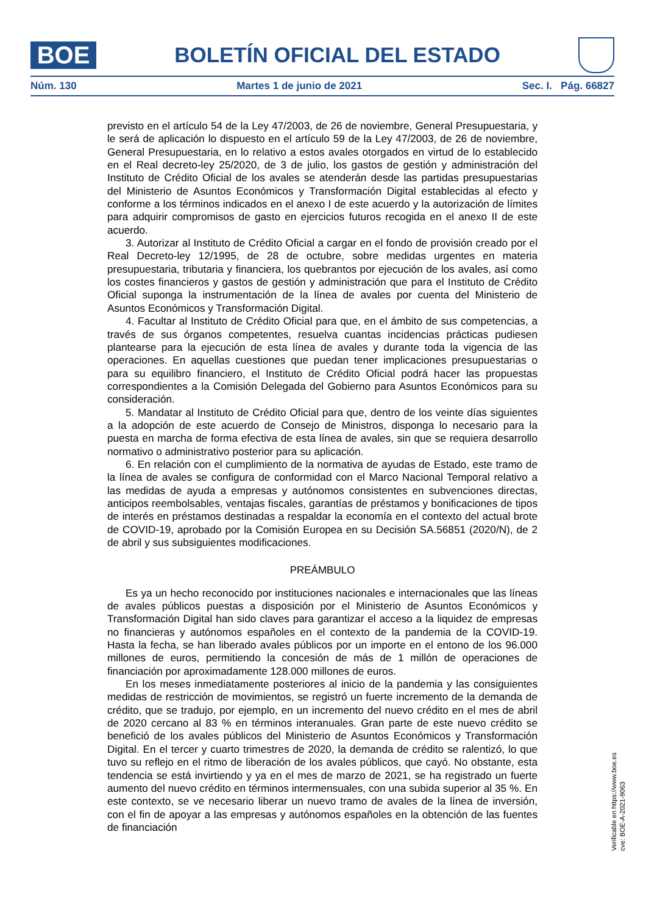BOE
BOLETÍN OFICIAL DEL ESTADO
Núm. 130 Martes 1 de junio de 2021 Sec. I. Pág. 66827
previsto en el artículo 54 de la Ley 47/2003, de 26 de noviembre, General Presupuestaria, y le será de aplicación lo dispuesto en el artículo 59 de la Ley 47/2003, de 26 de noviembre, General Presupuestaria, en lo relativo a estos avales otorgados en virtud de lo establecido en el Real decreto-ley 25/2020, de 3 de julio, los gastos de gestión y administración del Instituto de Crédito Oficial de los avales se atenderán desde las partidas presupuestarias del Ministerio de Asuntos Económicos y Transformación Digital establecidas al efecto y conforme a los términos indicados en el anexo I de este acuerdo y la autorización de límites para adquirir compromisos de gasto en ejercicios futuros recogida en el anexo II de este acuerdo.
3. Autorizar al Instituto de Crédito Oficial a cargar en el fondo de provisión creado por el Real Decreto-ley 12/1995, de 28 de octubre, sobre medidas urgentes en materia presupuestaria, tributaria y financiera, los quebrantos por ejecución de los avales, así como los costes financieros y gastos de gestión y administración que para el Instituto de Crédito Oficial suponga la instrumentación de la línea de avales por cuenta del Ministerio de Asuntos Económicos y Transformación Digital.
4. Facultar al Instituto de Crédito Oficial para que, en el ámbito de sus competencias, a través de sus órganos competentes, resuelva cuantas incidencias prácticas pudiesen plantearse para la ejecución de esta línea de avales y durante toda la vigencia de las operaciones. En aquellas cuestiones que puedan tener implicaciones presupuestarias o para su equilibro financiero, el Instituto de Crédito Oficial podrá hacer las propuestas correspondientes a la Comisión Delegada del Gobierno para Asuntos Económicos para su consideración.
5. Mandatar al Instituto de Crédito Oficial para que, dentro de los veinte días siguientes a la adopción de este acuerdo de Consejo de Ministros, disponga lo necesario para la puesta en marcha de forma efectiva de esta línea de avales, sin que se requiera desarrollo normativo o administrativo posterior para su aplicación.
6. En relación con el cumplimiento de la normativa de ayudas de Estado, este tramo de la línea de avales se configura de conformidad con el Marco Nacional Temporal relativo a las medidas de ayuda a empresas y autónomos consistentes en subvenciones directas, anticipos reembolsables, ventajas fiscales, garantías de préstamos y bonificaciones de tipos de interés en préstamos destinadas a respaldar la economía en el contexto del actual brote de COVID-19, aprobado por la Comisión Europea en su Decisión SA.56851 (2020/N), de 2 de abril y sus subsiguientes modificaciones.
PREÁMBULO
Es ya un hecho reconocido por instituciones nacionales e internacionales que las líneas de avales públicos puestas a disposición por el Ministerio de Asuntos Económicos y Transformación Digital han sido claves para garantizar el acceso a la liquidez de empresas no financieras y autónomos españoles en el contexto de la pandemia de la COVID-19. Hasta la fecha, se han liberado avales públicos por un importe en el entono de los 96.000 millones de euros, permitiendo la concesión de más de 1 millón de operaciones de financiación por aproximadamente 128.000 millones de euros.
En los meses inmediatamente posteriores al inicio de la pandemia y las consiguientes medidas de restricción de movimientos, se registró un fuerte incremento de la demanda de crédito, que se tradujo, por ejemplo, en un incremento del nuevo crédito en el mes de abril de 2020 cercano al 83 % en términos interanuales. Gran parte de este nuevo crédito se benefició de los avales públicos del Ministerio de Asuntos Económicos y Transformación Digital. En el tercer y cuarto trimestres de 2020, la demanda de crédito se ralentizó, lo que tuvo su reflejo en el ritmo de liberación de los avales públicos, que cayó. No obstante, esta tendencia se está invirtiendo y ya en el mes de marzo de 2021, se ha registrado un fuerte aumento del nuevo crédito en términos intermensuales, con una subida superior al 35 %. En este contexto, se ve necesario liberar un nuevo tramo de avales de la línea de inversión, con el fin de apoyar a las empresas y autónomos españoles en la obtención de las fuentes de financiación
Verificable en https://www.boe.es
cve: BOE-A-2021-9063